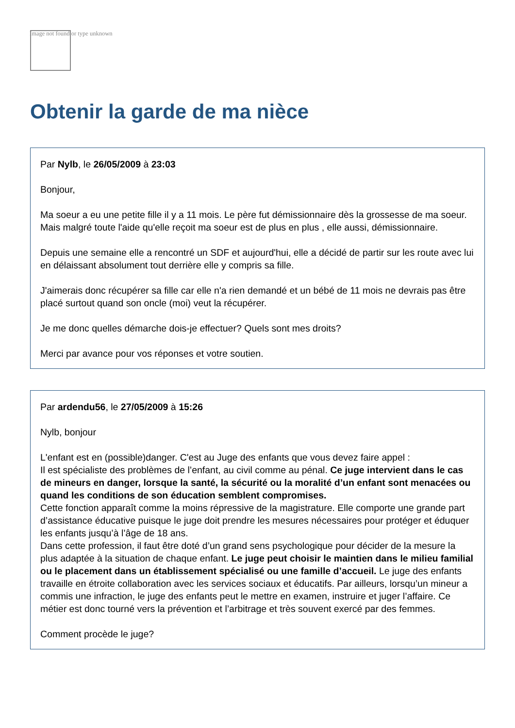Image not found or type unknown
Obtenir la garde de ma nièce
Par Nylb, le 26/05/2009 à 23:03
Bonjour,
Ma soeur a eu une petite fille il y a 11 mois. Le père fut démissionnaire dès la grossesse de ma soeur. Mais malgré toute l'aide qu'elle reçoit ma soeur est de plus en plus , elle aussi, démissionnaire.
Depuis une semaine elle a rencontré un SDF et aujourd'hui, elle a décidé de partir sur les route avec lui en délaissant absolument tout derrière elle y compris sa fille.
J'aimerais donc récupérer sa fille car elle n'a rien demandé et un bébé de 11 mois ne devrais pas être placé surtout quand son oncle (moi) veut la récupérer.
Je me donc quelles démarche dois-je effectuer? Quels sont mes droits?
Merci par avance pour vos réponses et votre soutien.
Par ardendu56, le 27/05/2009 à 15:26
Nylb, bonjour
L'enfant est en (possible)danger. C'est au Juge des enfants que vous devez faire appel :
Il est spécialiste des problèmes de l’enfant, au civil comme au pénal. Ce juge intervient dans le cas de mineurs en danger, lorsque la santé, la sécurité ou la moralité d’un enfant sont menacées ou quand les conditions de son éducation semblent compromises.
Cette fonction apparaît comme la moins répressive de la magistrature. Elle comporte une grande part d’assistance éducative puisque le juge doit prendre les mesures nécessaires pour protéger et éduquer les enfants jusqu’à l’âge de 18 ans.
Dans cette profession, il faut être doté d’un grand sens psychologique pour décider de la mesure la plus adaptée à la situation de chaque enfant. Le juge peut choisir le maintien dans le milieu familial ou le placement dans un établissement spécialisé ou une famille d’accueil. Le juge des enfants travaille en étroite collaboration avec les services sociaux et éducatifs. Par ailleurs, lorsqu’un mineur a commis une infraction, le juge des enfants peut le mettre en examen, instruire et juger l’affaire. Ce métier est donc tourné vers la prévention et l’arbitrage et très souvent exercé par des femmes.
Comment procède le juge?